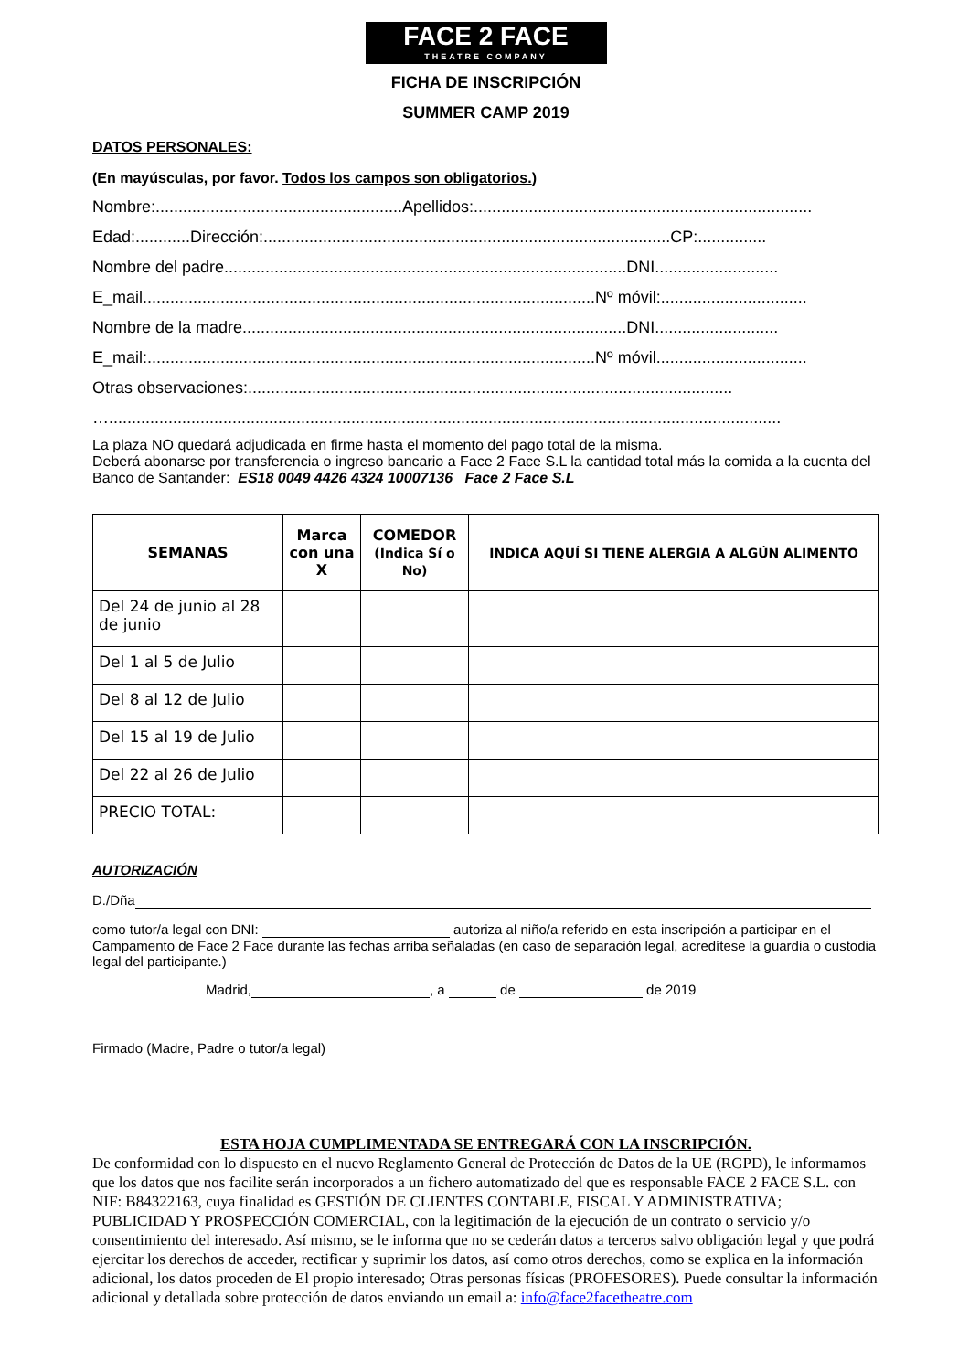FACE 2 FACE
THEATRE COMPANY
FICHA DE INSCRIPCIÓN
SUMMER CAMP 2019
DATOS PERSONALES:
(En mayúsculas, por favor. Todos los campos son obligatorios.)
Nombre:......................................................Apellidos:..........................................................................
Edad:............Dirección:.........................................................................................CP:...............
Nombre del padre........................................................................................DNI...........................
E_mail...................................................................................................Nº móvil:................................
Nombre de la madre....................................................................................DNI...........................
E_mail:..................................................................................................Nº móvil.................................
Otras observaciones:..........................................................................................................
…...................................................................................................................................................
La plaza NO quedará adjudicada en firme hasta el momento del pago total de la misma.
Deberá abonarse por transferencia o ingreso bancario a Face 2 Face S.L la cantidad total más la comida a la cuenta del Banco de Santander: ES18 0049 4426 4324 10007136 Face 2 Face S.L
| SEMANAS | Marca con una X | COMEDOR (Indica Sí o No) | INDICA AQUÍ SI TIENE ALERGIA A ALGÚN ALIMENTO |
| --- | --- | --- | --- |
| Del 24 de junio al 28 de junio | | | |
| Del 1 al 5 de Julio | | | |
| Del 8 al 12 de Julio | | | |
| Del 15 al 19 de Julio | | | |
| Del 22 al 26 de Julio | | | |
| PRECIO TOTAL: | | | |
AUTORIZACIÓN
D./Dña
como tutor/a legal con DNI: autoriza al niño/a referido en esta inscripción a participar en el Campamento de Face 2 Face durante las fechas arriba señaladas (en caso de separación legal, acredítese la guardia o custodia legal del participante.)
Madrid, , a de de 2019
Firmado (Madre, Padre o tutor/a legal)
ESTA HOJA CUMPLIMENTADA SE ENTREGARÁ CON LA INSCRIPCIÓN.
De conformidad con lo dispuesto en el nuevo Reglamento General de Protección de Datos de la UE (RGPD), le informamos que los datos que nos facilite serán incorporados a un fichero automatizado del que es responsable FACE 2 FACE S.L. con NIF: B84322163, cuya finalidad es GESTIÓN DE CLIENTES CONTABLE, FISCAL Y ADMINISTRATIVA; PUBLICIDAD Y PROSPECCIÓN COMERCIAL, con la legitimación de la ejecución de un contrato o servicio y/o consentimiento del interesado. Así mismo, se le informa que no se cederán datos a terceros salvo obligación legal y que podrá ejercitar los derechos de acceder, rectificar y suprimir los datos, así como otros derechos, como se explica en la información adicional, los datos proceden de El propio interesado; Otras personas físicas (PROFESORES). Puede consultar la información adicional y detallada sobre protección de datos enviando un email a: info@face2facetheatre.com